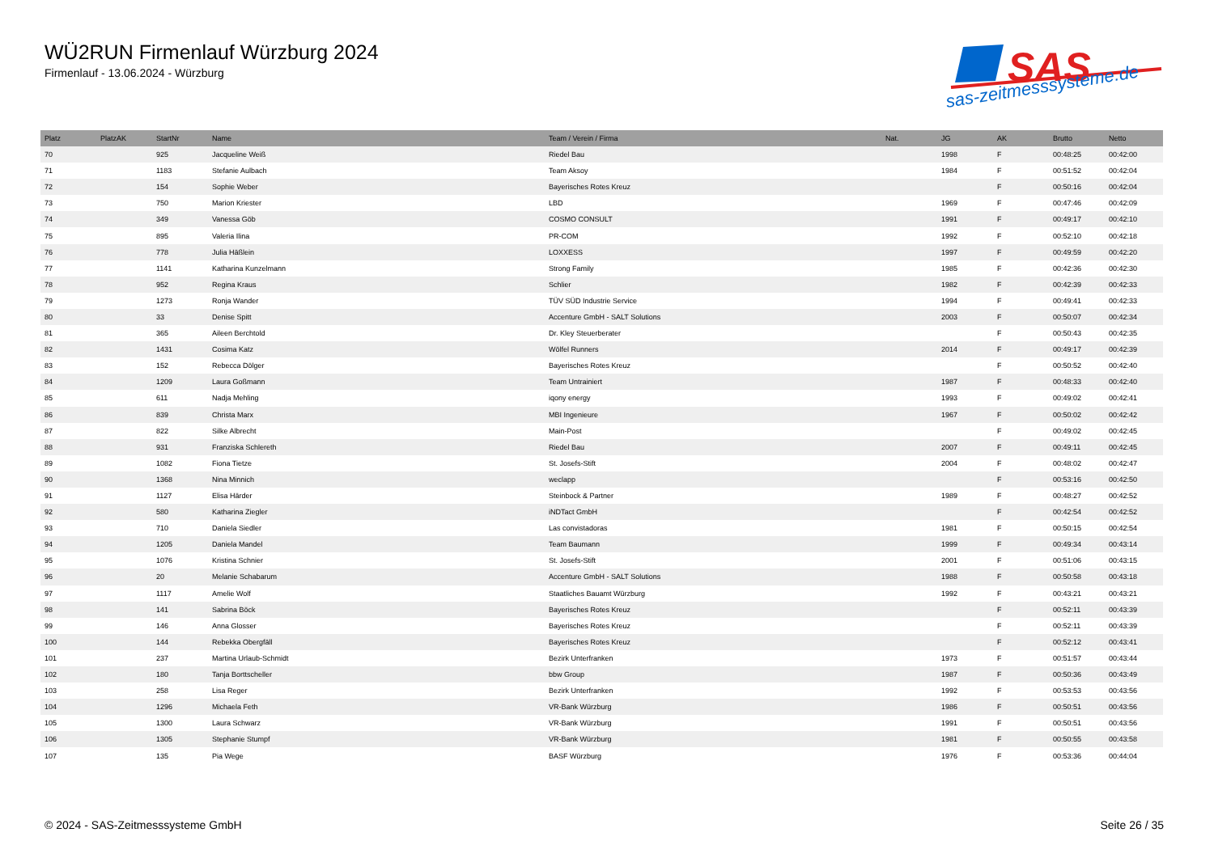WÜ2RUN Firmenlauf Würzburg 2024
Firmenlauf - 13.06.2024 - Würzburg
SAS
sas-zeitmesssysteme.de
| Platz | PlatzAK | StartNr | Name | Team / Verein / Firma | Nat. | JG | AK | Brutto | Netto |
| --- | --- | --- | --- | --- | --- | --- | --- | --- | --- |
| 70 | | 925 | Jacqueline Weiß | Riedel Bau | | 1998 | F | 00:48:25 | 00:42:00 |
| 71 | | 1183 | Stefanie Aulbach | Team Aksoy | | 1984 | F | 00:51:52 | 00:42:04 |
| 72 | | 154 | Sophie Weber | Bayerisches Rotes Kreuz | | | F | 00:50:16 | 00:42:04 |
| 73 | | 750 | Marion Kriester | LBD | | 1969 | F | 00:47:46 | 00:42:09 |
| 74 | | 349 | Vanessa Göb | COSMO CONSULT | | 1991 | F | 00:49:17 | 00:42:10 |
| 75 | | 895 | Valeria Ilina | PR-COM | | 1992 | F | 00:52:10 | 00:42:18 |
| 76 | | 778 | Julia Häßlein | LOXXESS | | 1997 | F | 00:49:59 | 00:42:20 |
| 77 | | 1141 | Katharina Kunzelmann | Strong Family | | 1985 | F | 00:42:36 | 00:42:30 |
| 78 | | 952 | Regina Kraus | Schlier | | 1982 | F | 00:42:39 | 00:42:33 |
| 79 | | 1273 | Ronja Wander | TÜV SÜD Industrie Service | | 1994 | F | 00:49:41 | 00:42:33 |
| 80 | | 33 | Denise Spitt | Accenture GmbH - SALT Solutions | | 2003 | F | 00:50:07 | 00:42:34 |
| 81 | | 365 | Aileen Berchtold | Dr. Kley Steuerberater | | | F | 00:50:43 | 00:42:35 |
| 82 | | 1431 | Cosima Katz | Wölfel Runners | | 2014 | F | 00:49:17 | 00:42:39 |
| 83 | | 152 | Rebecca Dölger | Bayerisches Rotes Kreuz | | | F | 00:50:52 | 00:42:40 |
| 84 | | 1209 | Laura Goßmann | Team Untrainiert | | 1987 | F | 00:48:33 | 00:42:40 |
| 85 | | 611 | Nadja Mehling | iqony energy | | 1993 | F | 00:49:02 | 00:42:41 |
| 86 | | 839 | Christa Marx | MBI Ingenieure | | 1967 | F | 00:50:02 | 00:42:42 |
| 87 | | 822 | Silke Albrecht | Main-Post | | | F | 00:49:02 | 00:42:45 |
| 88 | | 931 | Franziska Schlereth | Riedel Bau | | 2007 | F | 00:49:11 | 00:42:45 |
| 89 | | 1082 | Fiona Tietze | St. Josefs-Stift | | 2004 | F | 00:48:02 | 00:42:47 |
| 90 | | 1368 | Nina Minnich | weclapp | | | F | 00:53:16 | 00:42:50 |
| 91 | | 1127 | Elisa Härder | Steinbock & Partner | | 1989 | F | 00:48:27 | 00:42:52 |
| 92 | | 580 | Katharina Ziegler | iNDTact GmbH | | | F | 00:42:54 | 00:42:52 |
| 93 | | 710 | Daniela Siedler | Las convistadoras | | 1981 | F | 00:50:15 | 00:42:54 |
| 94 | | 1205 | Daniela Mandel | Team Baumann | | 1999 | F | 00:49:34 | 00:43:14 |
| 95 | | 1076 | Kristina Schnier | St. Josefs-Stift | | 2001 | F | 00:51:06 | 00:43:15 |
| 96 | | 20 | Melanie Schabarum | Accenture GmbH - SALT Solutions | | 1988 | F | 00:50:58 | 00:43:18 |
| 97 | | 1117 | Amelie Wolf | Staatliches Bauamt Würzburg | | 1992 | F | 00:43:21 | 00:43:21 |
| 98 | | 141 | Sabrina Böck | Bayerisches Rotes Kreuz | | | F | 00:52:11 | 00:43:39 |
| 99 | | 146 | Anna Glosser | Bayerisches Rotes Kreuz | | | F | 00:52:11 | 00:43:39 |
| 100 | | 144 | Rebekka Obergfäll | Bayerisches Rotes Kreuz | | | F | 00:52:12 | 00:43:41 |
| 101 | | 237 | Martina Urlaub-Schmidt | Bezirk Unterfranken | | 1973 | F | 00:51:57 | 00:43:44 |
| 102 | | 180 | Tanja Borttscheller | bbw Group | | 1987 | F | 00:50:36 | 00:43:49 |
| 103 | | 258 | Lisa Reger | Bezirk Unterfranken | | 1992 | F | 00:53:53 | 00:43:56 |
| 104 | | 1296 | Michaela Feth | VR-Bank Würzburg | | 1986 | F | 00:50:51 | 00:43:56 |
| 105 | | 1300 | Laura Schwarz | VR-Bank Würzburg | | 1991 | F | 00:50:51 | 00:43:56 |
| 106 | | 1305 | Stephanie Stumpf | VR-Bank Würzburg | | 1981 | F | 00:50:55 | 00:43:58 |
| 107 | | 135 | Pia Wege | BASF Würzburg | | 1976 | F | 00:53:36 | 00:44:04 |
© 2024 - SAS-Zeitmesssysteme GmbH Seite 26 / 35